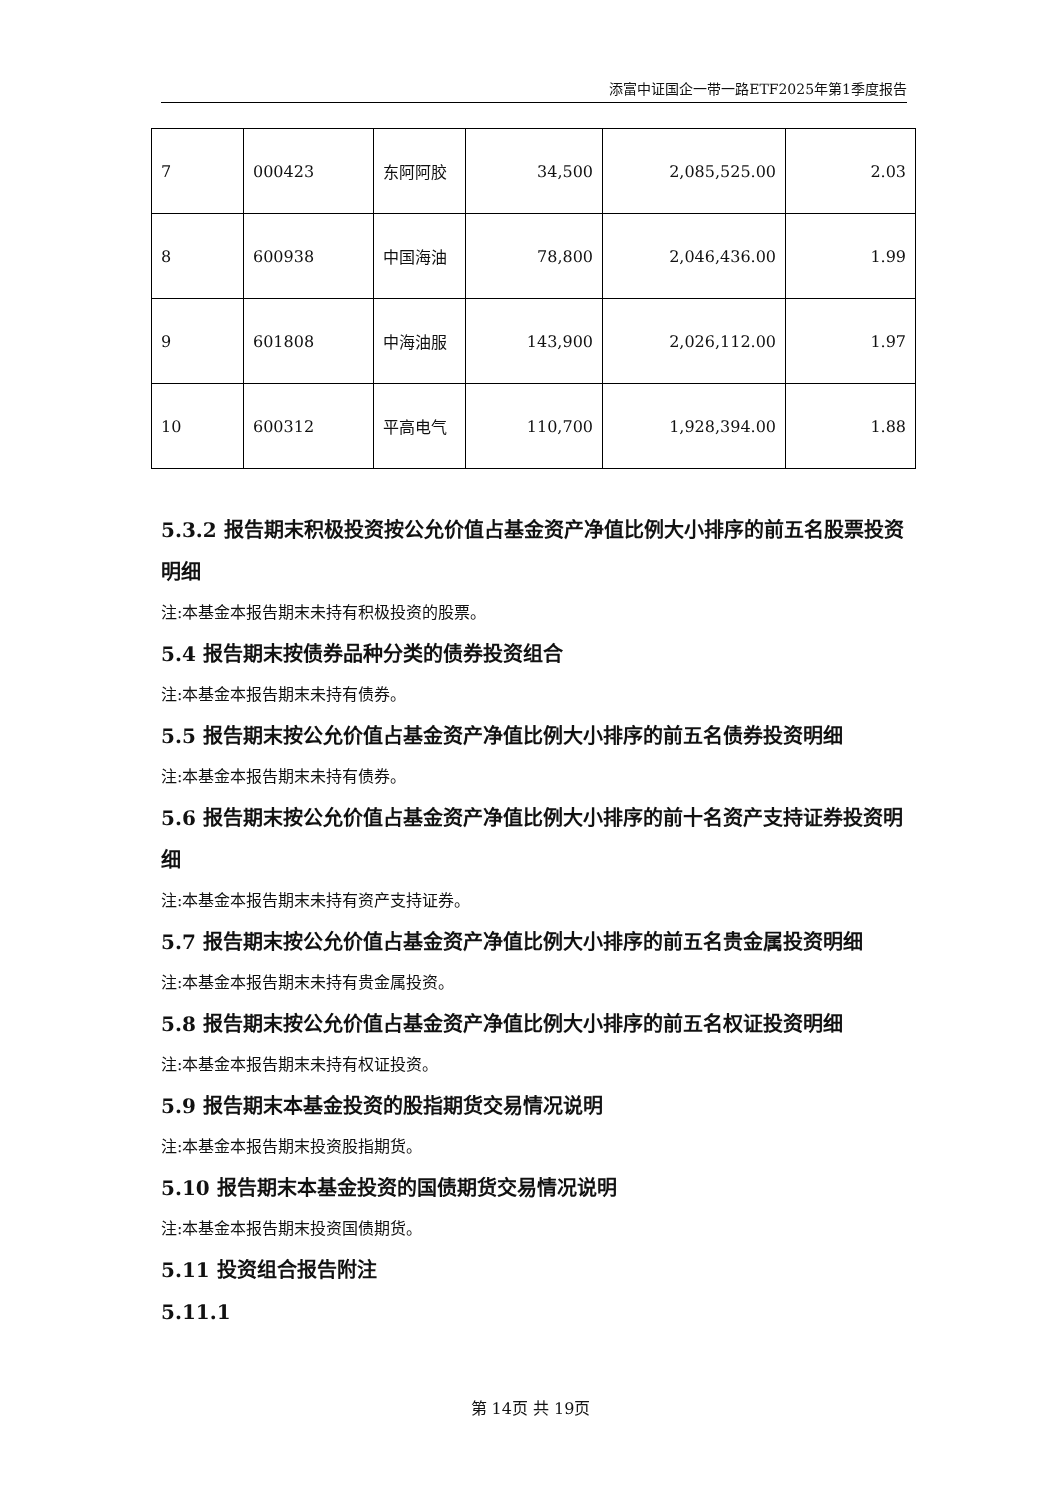添富中证国企一带一路ETF2025年第1季度报告
| 7 | 000423 | 东阿阿胶 | 34,500 | 2,085,525.00 | 2.03 |
| 8 | 600938 | 中国海油 | 78,800 | 2,046,436.00 | 1.99 |
| 9 | 601808 | 中海油服 | 143,900 | 2,026,112.00 | 1.97 |
| 10 | 600312 | 平高电气 | 110,700 | 1,928,394.00 | 1.88 |
5.3.2 报告期末积极投资按公允价值占基金资产净值比例大小排序的前五名股票投资明细
注:本基金本报告期末未持有积极投资的股票。
5.4 报告期末按债券品种分类的债券投资组合
注:本基金本报告期末未持有债券。
5.5 报告期末按公允价值占基金资产净值比例大小排序的前五名债券投资明细
注:本基金本报告期末未持有债券。
5.6 报告期末按公允价值占基金资产净值比例大小排序的前十名资产支持证券投资明细
注:本基金本报告期末未持有资产支持证券。
5.7 报告期末按公允价值占基金资产净值比例大小排序的前五名贵金属投资明细
注:本基金本报告期末未持有贵金属投资。
5.8 报告期末按公允价值占基金资产净值比例大小排序的前五名权证投资明细
注:本基金本报告期末未持有权证投资。
5.9 报告期末本基金投资的股指期货交易情况说明
注:本基金本报告期末投资股指期货。
5.10 报告期末本基金投资的国债期货交易情况说明
注:本基金本报告期末投资国债期货。
5.11 投资组合报告附注
5.11.1
第 14页 共 19页